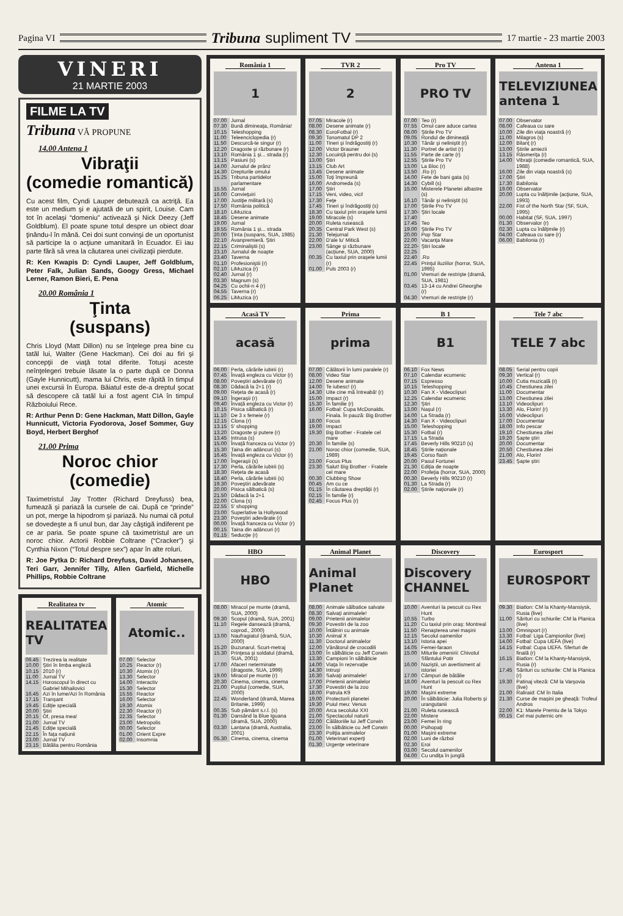Pagina VI Tribuna supliment TV 17 martie - 23 martie 2003
VINERI
21 MARTIE 2003
FILME LA TV
Tribuna VĂ PROPUNE
14.00 Antena 1
Vibraţii
(comedie romantică)
Cu acest film, Cyndi Lauper debutează ca actriţă. Ea este un medium şi e ajutată de un spirit, Louise. Cam tot în acelaşi “domeniu” activează şi Nick Deezy (Jeff Goldblum). El poate spune totul despre un obiect doar ţinându-l în mână. Cei doi sunt convinşi de un oportunist să participe la o acţiune umanitară în Ecuador. Ei iau parte fără să vrea la căutarea unei civilizaţii pierdute.
R: Ken Kwapis D: Cyndi Lauper, Jeff Goldblum, Peter Falk, Julian Sands, Googy Gress, Michael Lerner, Ramon Bieri, E. Pena
20.00 România 1
Ţinta
(suspans)
Chris Lloyd (Matt Dillon) nu se înţelege prea bine cu tatăl lui, Walter (Gene Hackman). Cei doi au firi şi concepţii de viaţă total diferite. Totuşi aceste neînţelegeri trebuie lăsate la o parte după ce Donna (Gayle Hunnicutt), mama lui Chris, este răpită în timpul unei excursii în Europa. Băiatul este de-a dreptul şocat să descopere că tatăl lui a fost agent CIA în timpul Războiului Rece.
R: Arthur Penn D: Gene Hackman, Matt Dillon, Gayle Hunnicutt, Victoria Fyodorova, Josef Sommer, Guy Boyd, Herbert Berghof
21.00 Prima
Noroc chior
(comedie)
Taximetristul Jay Trotter (Richard Dreyfuss) bea, fumează şi pariază la cursele de cai. După ce “prinde” un pot, merge la hipodrom şi pariază. Nu numai că potul se dovedeşte a fi unul bun, dar Jay câştigă indiferent pe ce ar paria. Se poate spune că taximetristul are un noroc chior. Actorii Robbie Coltrane (“Cracker”) şi Cynthia Nixon (“Totul despre sex”) apar în alte roluri.
R: Joe Pytka D: Richard Dreyfuss, David Johansen, Teri Garr, Jennifer Tilly, Allen Garfield, Michelle Phillips, Robbie Coltrane
Realitatea tv
REALITATEA TV
| 06.45 | Trezirea la realitate |
| 10.00 | Ştiri în limba engleză |
| 10.15 | 2010 (r) |
| 11.00 | Jurnal TV |
| 14.15 | Horoscopul în direct cu Gabriel Mihailovici |
| 16.45 | Azi în lume/Azi în România |
| 17.15 | Tranşant |
| 19.45 | Ediţie specială |
| 20.00 | Ştiri |
| 20.15 | Of, presa mea! |
| 21.00 | Jurnal TV |
| 21.45 | Ediţie specială |
| 22.15 | În faţa naţiunii |
| 23.00 | Jurnal TV |
| 23.15 | Bătălia pentru România |
Atomic
Atomic..
| 07.00 | Selector |
| 10.25 | Reactor (r) |
| 10.30 | Atomix (r) |
| 13.30 | Selector |
| 14.00 | Interactiv |
| 15.30 | Selector |
| 15.55 | Reactor |
| 16.00 | Selector |
| 19.30 | Atomix |
| 22.30 | Reactor (r) |
| 22.35 | Selector |
| 23.00 | Metropolis |
| 00.00 | Selector |
| 01.00 | Orient Expre |
| 02.00 | Insomnia |
România 1
1
| 07.00 | Jurnal |
| 07.30 | Bună dimineaţa, România! |
| 10.15 | Teleshopping |
| 11.00 | Teleenciclopedia (r) |
| 11.50 | Descurcă-te singur (r) |
| 12.20 | Dragoste şi răzbunare (r) |
| 13.10 | România 1 şi... strada (r) |
| 13.15 | Pasiuni (s) |
| 14.00 | Jurnalul de prânz |
| 14.30 | Drepturile omului |
| 15.25 | Tribuna partidelor parlamentare |
| 15.55 | Jurnal |
| 16.00 | Convieţuiri |
| 17.00 | Justiţie militară (s) |
| 17.50 | România politică |
| 18.10 | LiMuzica |
| 18.45 | Desene animate |
| 19.00 | Jurnal |
| 19.55 | România 1 şi... strada |
| 20.00 | Ţinta (suspans, SUA, 1985) |
| 22.10 | Avanpremieră. Ştiri |
| 22.15 | Criminaliştii (s) |
| 23.10 | Jurnalul de noapte |
| 23.40 | Taverna |
| 01.10 | Profesioniştii (r) |
| 02.10 | LiMuzica (r) |
| 02.40 | Jurnal (r) |
| 03.30 | Magnum (s) |
| 04.25 | Cu ochii-n 4 (r) |
| 04.55 | Taverna (r) |
| 06.25 | LiMuzica (r) |
TVR 2
2
| 07.05 | Miracole (r) |
| 08.00 | Desene animate (r) |
| 08.30 | EuroFotbal (r) |
| 09.30 | Tonomatul DP 2 |
| 11.00 | Tineri şi îndrăgostiţi (r) |
| 12.00 | Victor Brauner |
| 12.30 | Locuinţă pentru doi (s) |
| 13.00 | Ştiri |
| 13.15 | Club Art |
| 13.45 | Desene animate |
| 15.00 | Toţi împreună |
| 16.00 | Andromeda (s) |
| 17.00 | Ştiri |
| 17.15 | Veni, video, vici! |
| 17.30 | Feţe |
| 17.45 | Tineri şi îndrăgostiţi (s) |
| 18.30 | Cu taxiul prin oraşele lumii |
| 19.00 | Miracole (s) |
| 20.00 | Ruleta rusească |
| 20.35 | Central Park West (s) |
| 21.30 | Telejurnal |
| 22.00 | D'ale lu' Mitică |
| 23.00 | Sânge şi răzbunare (acţiune, SUA, 2000) |
| 00.35 | Cu taxiul prin oraşele lumii (r) |
| 01.00 | Puls 2003 (r) |
Pro TV
PRO TV
| 07.00 | Teo (r) |
| 07.55 | Omul care aduce cartea |
| 08.00 | Ştirile Pro TV |
| 09.05 | Rondul de dimineaţă |
| 10.30 | Tânăr şi neliniştit (r) |
| 11.30 | Portret de artist (r) |
| 11.55 | Parte de carte (r) |
| 12.55 | Ştirile Pro TV |
| 13.00 | La Bloc (r) |
| 13.50 | .Ro (r) |
| 14.00 | Fete de bani gata (s) |
| 14.30 | Cybill (s) |
| 15.00 | Misterele Planetei albastre (s) |
| 16.10 | Tânăr şi neliniştit (s) |
| 17.00 | Ştirile Pro TV |
| 17.30-17.40 | Ştiri locale |
| 17.45 | Teo |
| 19.00 | Ştirile Pro TV |
| 20.00 | Pop Star |
| 22.00 | Vacanţa Mare |
| 22.20-22.25 | Ştiri locale |
| 22.40 | .Ro |
| 22.45 | Prinţul iluziilor (horror, SUA, 1995) |
| 01.00 | Vremuri de restrişte (dramă, SUA, 1981) |
| 03.45 | 13-14 cu Andrei Gheorghe (r) |
| 04.30 | Vremuri de restrişte (r) |
Antena 1
TELEVIZIUNEA antena 1
| 07.00 | Observator |
| 08.00 | Cafeaua cu sare |
| 10.00 | Zile din viaţa noastră (r) |
| 11.00 | Milagros (s) |
| 12.00 | Bilanţ (r) |
| 13.00 | Ştirile amiezii |
| 13.15 | Râsmeriţa (r) |
| 14.00 | Vibraţii (comedie romantică, SUA, 1988) |
| 16.00 | Zile din viaţa noastră (s) |
| 17.00 | Ştiri |
| 17.30 | Babilonia |
| 19.00 | Observator |
| 20.00 | Lupta cu înălţimile (acţiune, SUA, 1993) |
| 22.00 | Fist of the North Star (SF, SUA, 1995) |
| 00.00 | Habitat (SF, SUA, 1997) |
| 01.30 | Observator (r) |
| 02.30 | Lupta cu înălţimile (r) |
| 04.00 | Cafeaua cu sare (r) |
| 06.00 | Babilonia (r) |
Acasă TV
acasă
| 06.00 | Perla, cărările iubirii (r) |
| 07.45 | Învaţă engleza cu Victor (r) |
| 08.00 | Poveştiri adevărate (r) |
| 08.30 | Dădacă la 2+1 (r) |
| 09.00 | Reţeta de acasă (r) |
| 09.10 | Îngeraşii (r) |
| 09.40 | Învaţă engleza cu Victor (r) |
| 10.15 | Pisica sălbatică (r) |
| 11.10 | De 3 x femeie (r) |
| 12.15 | Clona (r) |
| 13.15 | 5' shopping |
| 13.20 | Dragoste şi putere (r) |
| 13.45 | Intrusa (s) |
| 15.00 | Învaţă franceza cu Victor (r) |
| 15.30 | Taina din adâncuri (s) |
| 16.45 | Învaţă engleza cu Victor (r) |
| 17.00 | Îngeraşii (s) |
| 17.30 | Perla, cărările iubirii (s) |
| 18.30 | Reţeta de acasă |
| 18.40 | Perla, cărările iubirii (s) |
| 19.30 | Poveştiri adevărate |
| 20.00 | Pisica sălbatică (s) |
| 21.50 | Dădacă la 2+1 |
| 22.00 | Clona (s) |
| 22.55 | 5' shopping |
| 23.00 | Superlative la Hollywood |
| 23.30 | Poveştiri adevărate (r) |
| 00.00 | Învaţă franceza cu Victor (r) |
| 00.15 | Taina din adâncuri (r) |
| 01.15 | Seducţie (r) |
Prima
prima
| 07.00 | Călătorii în lumi paralele (r) |
| 08.00 | Video Star |
| 12.00 | Desene animate |
| 14.00 | Te iubesc! (r) |
| 14.30 | Uite cine mă întreabă! (r) |
| 15.00 | Impact (r) |
| 15.30 | În familie (r) |
| 16.00 | Fotbal: Cupa McDonalds. Finala. În pauză: Big Brother |
| 18.00 | Focus |
| 19.00 | Impact |
| 19.30 | Big Brother - Fratele cel mare |
| 20.30 | În familie (s) |
| 21.00 | Noroc chior (comedie, SUA, 1989) |
| 23.00 | Focus Plus |
| 23.30 | Salut! Big Brother - Fratele cel mare |
| 00.30 | Clubbing Show |
| 00.45 | Am cu ce |
| 01.15 | În căutarea dreptăţii (r) |
| 02.15 | În familie (r) |
| 02.45 | Focus Plus (r) |
B 1
B1
| 06.10 | Fox News |
| 07.10 | Calendar ecumenic |
| 07.15 | Espresso |
| 10.15 | Teleshopping |
| 10.30 | Fan X - Videoclipuri |
| 12.25 | Calendar ecumenic |
| 12.30 | Ştiri |
| 13.00 | Naşul (r) |
| 14.00 | La Strada (r) |
| 14.30 | Fan X - Videoclipuri |
| 15.00 | Teleshopping |
| 15.30 | Fotbal (r) |
| 17.15 | La Strada |
| 17.45 | Beverly Hills 90210 (s) |
| 18.45 | Ştirile naţionale |
| 19.45 | Corso flash |
| 20.00 | Pasul Fortunei |
| 21.30 | Ediţia de noapte |
| 22.00 | Profeţia (horror, SUA, 2000) |
| 00.30 | Beverly Hills 90210 (r) |
| 01.30 | La Strada (r) |
| 02.00 | Ştirile naţionale (r) |
Tele 7 abc
TELE 7 abc
| 08.05 | Serial pentru copii |
| 09.30 | Vertical (r) |
| 10.00 | Cutia muzicală (r) |
| 10.45 | Chestiunea zilei |
| 11.00 | Documentar |
| 13.00 | Chestiunea zilei |
| 13.10 | Videoclipuri |
| 13.30 | Alo, Florin! (r) |
| 16.00 | Videoclipuri |
| 17.00 | Documentar |
| 18.00 | Info pescar |
| 19.10 | Chestiunea zilei |
| 19.20 | Şapte ştiri |
| 20.00 | Documentar |
| 20.50 | Chestiunea zilei |
| 21.00 | Alo, Florin! |
| 23.45 | Şapte ştiri |
HBO
HBO
| 08.00 | Miracol pe munte (dramă, SUA, 2000) |
| 09.30 | Scopul (dramă, SUA, 2001) |
| 11.10 | Regele dansează (dramă, coprod., 2000) |
| 13.00 | Naufragiatul (dramă, SUA, 2000) |
| 15.20 | Buzunarul. Scurt-metraj |
| 15.30 | Prinţesa şi soldatul (dramă, SUA, 2001) |
| 17.00 | Afaceri neterminate (dragoste, SUA, 1999) |
| 19.00 | Miracol pe munte (r) |
| 20.30 | Cinema, cinema, cinema |
| 21.00 | Puştiul (comedie, SUA, 2000) |
| 22.45 | Wonderland (dramă, Marea Britanie, 1999) |
| 00.35 | Sub pământ s.r.l. (s) |
| 01.30 | Dansând la Blue Iguana (dramă, SUA, 2000) |
| 03.30 | Lantana (dramă, Australia, 2001) |
| 05.30 | Cinema, cinema, cinema |
Animal Planet
Animal Planet
| 08.00 | Animale sălbatice salvate |
| 08.30 | Salvaţi animalele! |
| 09.00 | Prietenii animalelor |
| 09.30 | Povestiri de la zoo |
| 10.00 | Întâlniri cu animale |
| 10.30 | Animal X |
| 11.30 | Doctorul animalelor |
| 12.00 | Vânătorul de crocodili |
| 13.00 | În sălbăticie cu Jeff Corwin |
| 13.30 | Campioni în sălbăticie |
| 14.00 | Viaţa în rezervaţie |
| 14.30 | Intruşi |
| 16.30 | Salvaţi animalele! |
| 17.00 | Prietenii animalelor |
| 17.30 | Povestiri de la zoo |
| 18.00 | Patrula K9 |
| 19.00 | Protectorii planetei |
| 19.30 | Puiul meu: Venus |
| 20.00 | Arca secolului XXI |
| 21.00 | Spectacolul naturii |
| 22.00 | Călătoriile lui Jeff Corwin |
| 23.00 | În sălbăticie cu Jeff Corwin |
| 23.30 | Poliţia animalelor |
| 01.00 | Veterinari experţi |
| 01.30 | Urgenţe veterinare |
Discovery
Discovery CHANNEL
| 10.00 | Aventuri la pescuit cu Rex Hunt |
| 10.55 | Turbo |
| 11.20 | Cu taxiul prin oraş: Montreal |
| 11.50 | Renaşterea unei maşini |
| 12.15 | Secolul oamenilor |
| 13.10 | Istoria apei |
| 14.05 | Femei-faraon |
| 15.00 | Miturile omenirii: Chivotul Sfântului Potir |
| 16.00 | Naziştii, un avertisment al istoriei |
| 17.00 | Câmpuri de bătălie |
| 18.00 | Aventuri la pescuit cu Rex Hunt |
| 19.00 | Maşini extreme |
| 20.00 | În sălbăticie: Julia Roberts şi urangutanii |
| 21.00 | Ruleta rusească |
| 22.00 | Mistere |
| 23.00 | Femei în ring |
| 00.00 | Psihopaţi |
| 01.00 | Maşini extreme |
| 02.00 | Luni de război |
| 02.30 | Eroi |
| 03.00 | Secolul oamenilor |
| 04.00 | Cu undiţa în junglă |
Eurosport
EUROSPORT
| 09.30 | Biatlon: CM la Khanty-Mansiysk, Rusia (live) |
| 11.00 | Sărituri cu schiurile: CM la Planica (live) |
| 13.00 | Omnisport (r) |
| 13.30 | Fotbal: Liga Campionilor (live) |
| 14.00 | Fotbal: Cupa UEFA (live) |
| 14.15 | Fotbal: Cupa UEFA. Sferturi de finală (r) |
| 16.15 | Biatlon: CM la Khanty-Mansiysk, Rusia (r) |
| 17.45 | Sărituri cu schiurile: CM la Planica (r) |
| 19.30 | Patinaj viteză: CM la Varşovia (live) |
| 21.00 | Raliraid: CM în Italia |
| 21.30 | Curse de maşini pe gheaţă: Trofeul Andros |
| 22.00 | K1: Marele Premiu de la Tokyo |
| 00.15 | Cel mai puternic om |